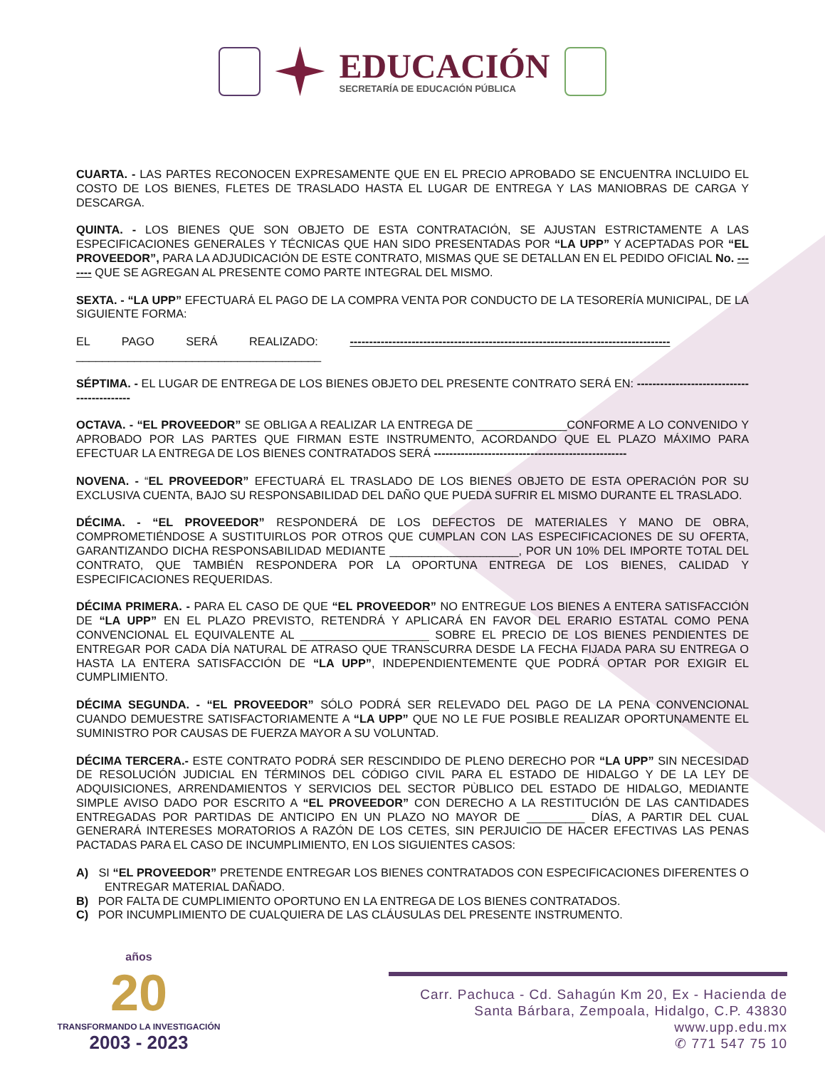EDUCACIÓN
SECRETARÍA DE EDUCACIÓN PÚBLICA
CUARTA. - LAS PARTES RECONOCEN EXPRESAMENTE QUE EN EL PRECIO APROBADO SE ENCUENTRA INCLUIDO EL COSTO DE LOS BIENES, FLETES DE TRASLADO HASTA EL LUGAR DE ENTREGA Y LAS MANIOBRAS DE CARGA Y DESCARGA.
QUINTA. - LOS BIENES QUE SON OBJETO DE ESTA CONTRATACIÓN, SE AJUSTAN ESTRICTAMENTE A LAS ESPECIFICACIONES GENERALES Y TÉCNICAS QUE HAN SIDO PRESENTADAS POR “LA UPP” Y ACEPTADAS POR “EL PROVEEDOR”, PARA LA ADJUDICACIÓN DE ESTE CONTRATO, MISMAS QUE SE DETALLAN EN EL PEDIDO OFICIAL No. ------- QUE SE AGREGAN AL PRESENTE COMO PARTE INTEGRAL DEL MISMO.
SEXTA. - “LA UPP” EFECTUARÁ EL PAGO DE LA COMPRA VENTA POR CONDUCTO DE LA TESORERÍA MUNICIPAL, DE LA SIGUIENTE FORMA:
EL PAGO SERÁ REALIZADO: -----------------------------------------------------------------------------------
______________________________________
SÉPTIMA. - EL LUGAR DE ENTREGA DE LOS BIENES OBJETO DEL PRESENTE CONTRATO SERÁ EN: -------------------------------------------
OCTAVA. - “EL PROVEEDOR” SE OBLIGA A REALIZAR LA ENTREGA DE ______________CONFORME A LO CONVENIDO Y APROBADO POR LAS PARTES QUE FIRMAN ESTE INSTRUMENTO, ACORDANDO QUE EL PLAZO MÁXIMO PARA EFECTUAR LA ENTREGA DE LOS BIENES CONTRATADOS SERÁ --------------------------------------------------
NOVENA. - “EL PROVEEDOR” EFECTUARÁ EL TRASLADO DE LOS BIENES OBJETO DE ESTA OPERACIÓN POR SU EXCLUSIVA CUENTA, BAJO SU RESPONSABILIDAD DEL DAÑO QUE PUEDA SUFRIR EL MISMO DURANTE EL TRASLADO.
DÉCIMA. - “EL PROVEEDOR” RESPONDERÁ DE LOS DEFECTOS DE MATERIALES Y MANO DE OBRA, COMPROMETIÉNDOSE A SUSTITUIRLOS POR OTROS QUE CUMPLAN CON LAS ESPECIFICACIONES DE SU OFERTA, GARANTIZANDO DICHA RESPONSABILIDAD MEDIANTE ____________________, POR UN 10% DEL IMPORTE TOTAL DEL CONTRATO, QUE TAMBIÉN RESPONDERA POR LA OPORTUNA ENTREGA DE LOS BIENES, CALIDAD Y ESPECIFICACIONES REQUERIDAS.
DÉCIMA PRIMERA. - PARA EL CASO DE QUE “EL PROVEEDOR” NO ENTREGUE LOS BIENES A ENTERA SATISFACCIÓN DE “LA UPP” EN EL PLAZO PREVISTO, RETENDRÁ Y APLICARÁ EN FAVOR DEL ERARIO ESTATAL COMO PENA CONVENCIONAL EL EQUIVALENTE AL ____________________ SOBRE EL PRECIO DE LOS BIENES PENDIENTES DE ENTREGAR POR CADA DÍA NATURAL DE ATRASO QUE TRANSCURRA DESDE LA FECHA FIJADA PARA SU ENTREGA O HASTA LA ENTERA SATISFACCIÓN DE “LA UPP”, INDEPENDIENTEMENTE QUE PODRÁ OPTAR POR EXIGIR EL CUMPLIMIENTO.
DÉCIMA SEGUNDA. - “EL PROVEEDOR” SÓLO PODRÁ SER RELEVADO DEL PAGO DE LA PENA CONVENCIONAL CUANDO DEMUESTRE SATISFACTORIAMENTE A “LA UPP” QUE NO LE FUE POSIBLE REALIZAR OPORTUNAMENTE EL SUMINISTRO POR CAUSAS DE FUERZA MAYOR A SU VOLUNTAD.
DÉCIMA TERCERA.- ESTE CONTRATO PODRÁ SER RESCINDIDO DE PLENO DERECHO POR “LA UPP” SIN NECESIDAD DE RESOLUCIÓN JUDICIAL EN TÉRMINOS DEL CÓDIGO CIVIL PARA EL ESTADO DE HIDALGO Y DE LA LEY DE ADQUISICIONES, ARRENDAMIENTOS Y SERVICIOS DEL SECTOR PÙBLICO DEL ESTADO DE HIDALGO, MEDIANTE SIMPLE AVISO DADO POR ESCRITO A “EL PROVEEDOR” CON DERECHO A LA RESTITUCIÓN DE LAS CANTIDADES ENTREGADAS POR PARTIDAS DE ANTICIPO EN UN PLAZO NO MAYOR DE _________ DÍAS, A PARTIR DEL CUAL GENERARÁ INTERESES MORATORIOS A RAZÓN DE LOS CETES, SIN PERJUICIO DE HACER EFECTIVAS LAS PENAS PACTADAS PARA EL CASO DE INCUMPLIMIENTO, EN LOS SIGUIENTES CASOS:
A) SI “EL PROVEEDOR” PRETENDE ENTREGAR LOS BIENES CONTRATADOS CON ESPECIFICACIONES DIFERENTES O ENTREGAR MATERIAL DAÑADO.
B) POR FALTA DE CUMPLIMIENTO OPORTUNO EN LA ENTREGA DE LOS BIENES CONTRATADOS.
C) POR INCUMPLIMIENTO DE CUALQUIERA DE LAS CLÁUSULAS DEL PRESENTE INSTRUMENTO.
años
20
TRANSFORMANDO LA INVESTIGACIÓN
2003 - 2023
Carr. Pachuca - Cd. Sahagún Km 20, Ex - Hacienda de
Santa Bárbara, Zempoala, Hidalgo, C.P. 43830
www.upp.edu.mx
✆ 771 547 75 10